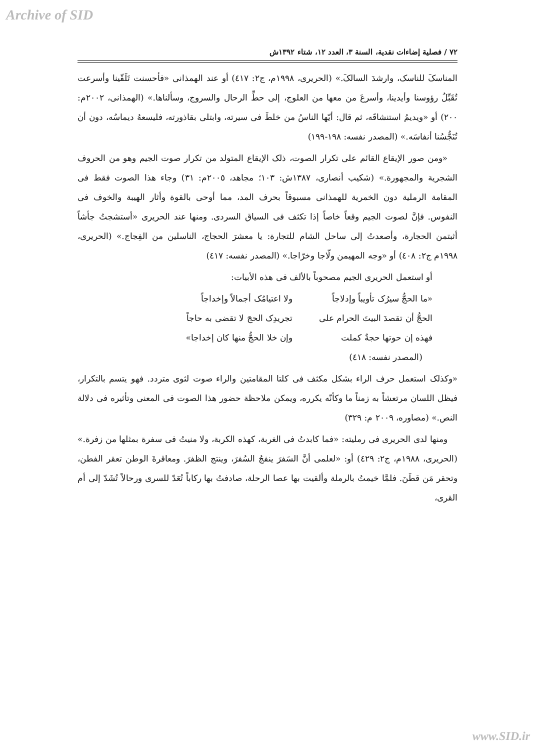Archive of SID
٧٢ / فصلية إضاءات نقدية، السنة ٣، العدد ١٢، شتاء ١٣٩٢ش
المناسکَ للناسک، وارشدَ السالکَ.» (الحریری، ١٩٩٨م، ج٢: ٤١٧) أو عند الهمذانی «فأحسنت تَلَقّينا وأسرعت تُقَبِّلُ رؤوسنا وأيدينا، وأسرعَ من معها من العلوج، إلی حطِّ الرحال والسروج، وسألناها.» (الهمذانی، ٢٠٠٢م: ٢٠٠) أو «ويديمُ استنشاقَه، ثم قال: أيّها الناسُ من خلطَ فی سيرته، وابتلی بقاذورته، فليسعهُ ديماسُه، دون أن تُنَجُّسُنا أنفاسَه.» (المصدر نفسه: ١٩٨-١٩٩)
«ومن صور الإيقاع القائم علی تكرار الصوت، ذلک الإيقاع المتولد من تكرار صوت الجيم وهو من الحروف الشجرية والمجهورة.» (شكيب أنصاری، ١٣٨٧ش: ١٠٣؛ مجاهد، ٢٠٠٥م: ٣١) وجاء هذا الصوت فقط فی المقامة الرملية دون الخمرية للهمذانی مسبوقاً بحرف المد، مما أوحی بالقوة وأثار الهيبة والخوف فی النفوس. فإنَّ لصوت الجيم وقعاً خاصاً إذا تكثف فی السياق السردی. ومنها عند الحريری «أستشجتُ جأشاً أثبتمن الحجارة، وأصعدتُ إلی ساحل الشام للتجارة: يا معشرَ الحجاج، الناسلين من الفِجاج.» (الحريری، ١٩٩٨م ج٢: ٤٠٨) أو «وجه المهيمن ولّاجا وخرّاجا.» (المصدر نفسه: ٤١٧)
أو استعمل الحريری الجيم مصحوباً بالألف فی هذه الأبيات:
«ما الحجُّ سيرُک تأويباً وإدلاجاً ولا اعتيامُک أجمالاً وإخداجاً
الحجُّ أن تقصدَ البيتَ الحرام علی تجريدِک الحجَ لا تقضی به حاجاً
فهذه إن حوتها حجةٌ كملت وإن خلا الحجُّ منها كان إخداجا»
(المصدر نفسه: ٤١٨)
«وكذلک استعمل حرف الراء بشكل مكثف فی كلتا المقامتين والراء صوت لثوی متردد. فهو يتسم بالتكرار، فيظل اللسان مرتعشاً به زمناً ما وكأنّه يكرره، ويمكن ملاحظة حضور هذا الصوت فی المعنی وتأثيره فی دلالة النص.» (مصاوره، ٢٠٠٩ م: ٣٢٩)
ومنها لدی الحريری فی رمليته: «فما كابدتُ فی الغربة، كهذه الكربة، ولا منيتُ فی سفرة بمثلها من زفرة.» (الحريری، ١٩٨٨م، ج٢: ٤٢٩) أو: «لعلمی أنَّ السَفرَ ينفجُ السُفرَ، وينتج الظفرَ. ومعاقرةَ الوطن تعقر الفطن، وتحقر مَن قطَنَ. فلمَّا خيمتُ بالرملة وألقيت بها عصا الرحلة، صادفتُ بها ركاباً تُعَدّ للسری ورحالاً تُشَدّ إلی أم القری،
www.SID.ir